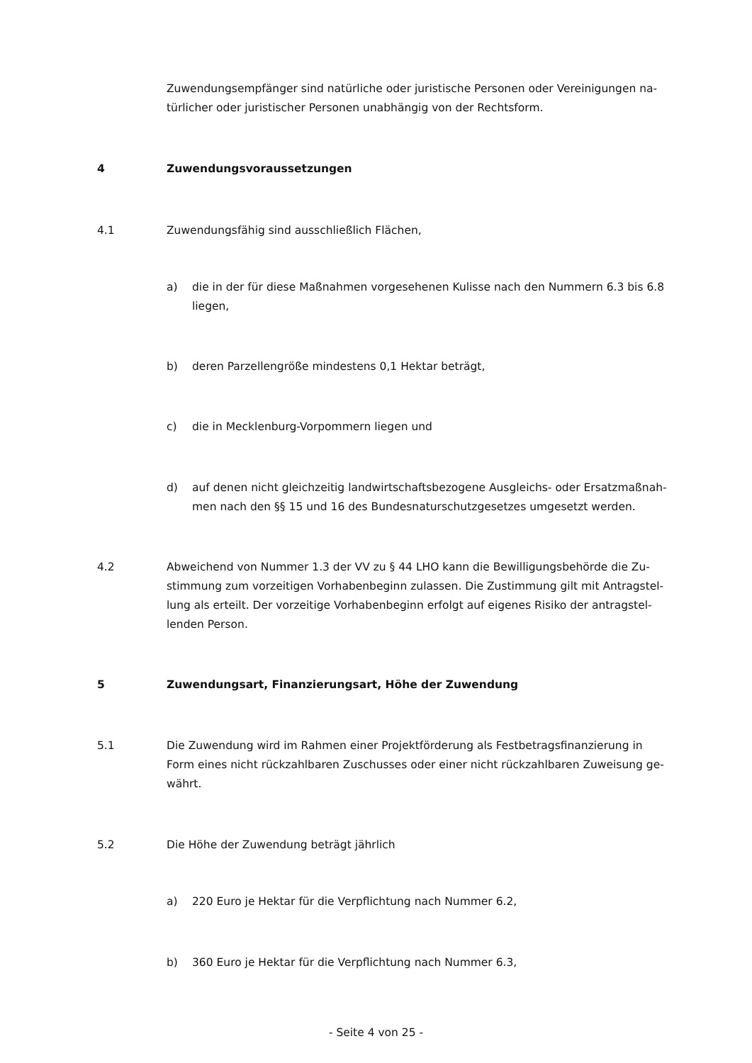Zuwendungsempfänger sind natürliche oder juristische Personen oder Vereinigungen na-
türlicher oder juristischer Personen unabhängig von der Rechtsform.
4 Zuwendungsvoraussetzungen
4.1 Zuwendungsfähig sind ausschließlich Flächen,
a) die in der für diese Maßnahmen vorgesehenen Kulisse nach den Nummern 6.3 bis 6.8 liegen,
b) deren Parzellengröße mindestens 0,1 Hektar beträgt,
c) die in Mecklenburg-Vorpommern liegen und
d) auf denen nicht gleichzeitig landwirtschaftsbezogene Ausgleichs- oder Ersatzmaßnah-
men nach den §§ 15 und 16 des Bundesnaturschutzgesetzes umgesetzt werden.
4.2 Abweichend von Nummer 1.3 der VV zu § 44 LHO kann die Bewilligungsbehörde die Zu-
stimmung zum vorzeitigen Vorhabenbeginn zulassen. Die Zustimmung gilt mit Antragstel-
lung als erteilt. Der vorzeitige Vorhabenbeginn erfolgt auf eigenes Risiko der antragstel-
lenden Person.
5 Zuwendungsart, Finanzierungsart, Höhe der Zuwendung
5.1 Die Zuwendung wird im Rahmen einer Projektförderung als Festbetragsfinanzierung in
Form eines nicht rückzahlbaren Zuschusses oder einer nicht rückzahlbaren Zuweisung ge-
währt.
5.2 Die Höhe der Zuwendung beträgt jährlich
a) 220 Euro je Hektar für die Verpflichtung nach Nummer 6.2,
b) 360 Euro je Hektar für die Verpflichtung nach Nummer 6.3,
- Seite 4 von 25 -